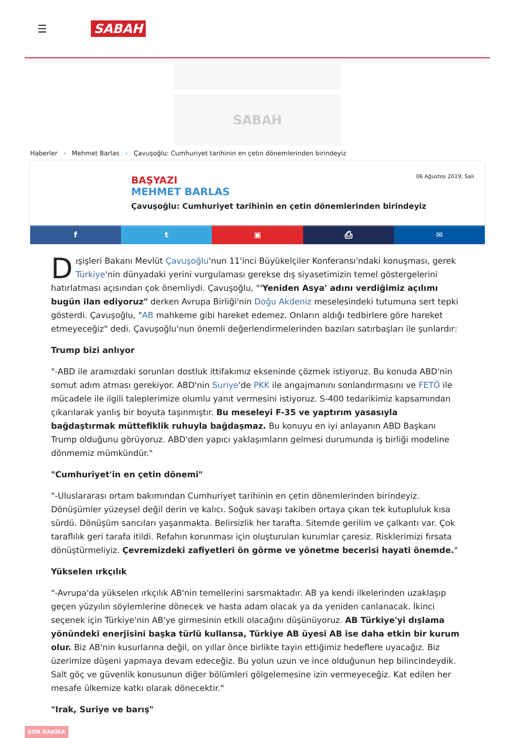☰
SABAH
SABAH
Haberler › Mehmet Barlas › Çavuşoğlu: Cumhuriyet tarihinin en çetin dönemlerinden birindeyiz
06 Ağustos 2019, Salı
BAŞYAZI
MEHMET BARLAS
Çavuşoğlu: Cumhuriyet tarihinin en çetin dönemlerinden birindeyiz
f t ▣ ⎙ ✉
Dışişleri Bakanı Mevlüt Çavuşoğlu'nun 11'inci Büyükelçiler Konferansı'ndaki konuşması, gerek Türkiye'nin dünyadaki yerini vurgulaması gerekse dış siyasetimizin temel göstergelerini hatırlatması açısından çok önemliydi. Çavuşoğlu, "'Yeniden Asya' adını verdiğimiz açılımı bugün ilan ediyoruz" derken Avrupa Birliği'nin Doğu Akdeniz meselesindeki tutumuna sert tepki gösterdi. Çavuşoğlu, "AB mahkeme gibi hareket edemez. Onların aldığı tedbirlere göre hareket etmeyeceğiz" dedi. Çavuşoğlu'nun önemli değerlendirmelerinden bazıları satırbaşları ile şunlardır:
Trump bizi anlıyor
"-ABD ile aramızdaki sorunları dostluk ittifakımız ekseninde çözmek istiyoruz. Bu konuda ABD'nin somut adım atması gerekiyor. ABD'nin Suriye'de PKK ile angajmanını sonlandırmasını ve FETÖ ile mücadele ile ilgili taleplerimize olumlu yanıt vermesini istiyoruz. S-400 tedarikimiz kapsamından çıkarılarak yanlış bir boyuta taşınmıştır. Bu meseleyi F-35 ve yaptırım yasasıyla bağdaştırmak müttefiklik ruhuyla bağdaşmaz. Bu konuyu en iyi anlayanın ABD Başkanı Trump olduğunu görüyoruz. ABD'den yapıcı yaklaşımların gelmesi durumunda iş birliği modeline dönmemiz mümkündür."
"Cumhuriyet'in en çetin dönemi"
"-Uluslararası ortam bakımından Cumhuriyet tarihinin en çetin dönemlerinden birindeyiz. Dönüşümler yüzeysel değil derin ve kalıcı. Soğuk savaşı takiben ortaya çıkan tek kutupluluk kısa sürdü. Dönüşüm sancıları yaşanmakta. Belirsizlik her tarafta. Sitemde gerilim ve çalkantı var. Çok taraflılık geri tarafa itildi. Refahın korunması için oluşturulan kurumlar çaresiz. Risklerimizi fırsata dönüştürmeliyiz. Çevremizdeki zafiyetleri ön görme ve yönetme becerisi hayati önemde."
Yükselen ırkçılık
"-Avrupa'da yükselen ırkçılık AB'nin temellerini sarsmaktadır. AB ya kendi ilkelerinden uzaklaşıp geçen yüzyılın söylemlerine dönecek ve hasta adam olacak ya da yeniden canlanacak. İkinci seçenek için Türkiye'nin AB'ye girmesinin etkili olacağını düşünüyoruz. AB Türkiye'yi dışlama yönündeki enerjisini başka türlü kullansa, Türkiye AB üyesi AB ise daha etkin bir kurum olur. Biz AB'nin kusurlarına değil, on yıllar önce birlikte tayin ettiğimiz hedeflere uyacağız. Biz üzerimize düşeni yapmaya devam edeceğiz. Bu yolun uzun ve ince olduğunun hep bilincindeydik. Salt göç ve güvenlik konusunun diğer bölümleri gölgelemesine izin vermeyeceğiz. Kat edilen her mesafe ülkemize katkı olarak dönecektir."
"Irak, Suriye ve barış"
SON DAKİKA